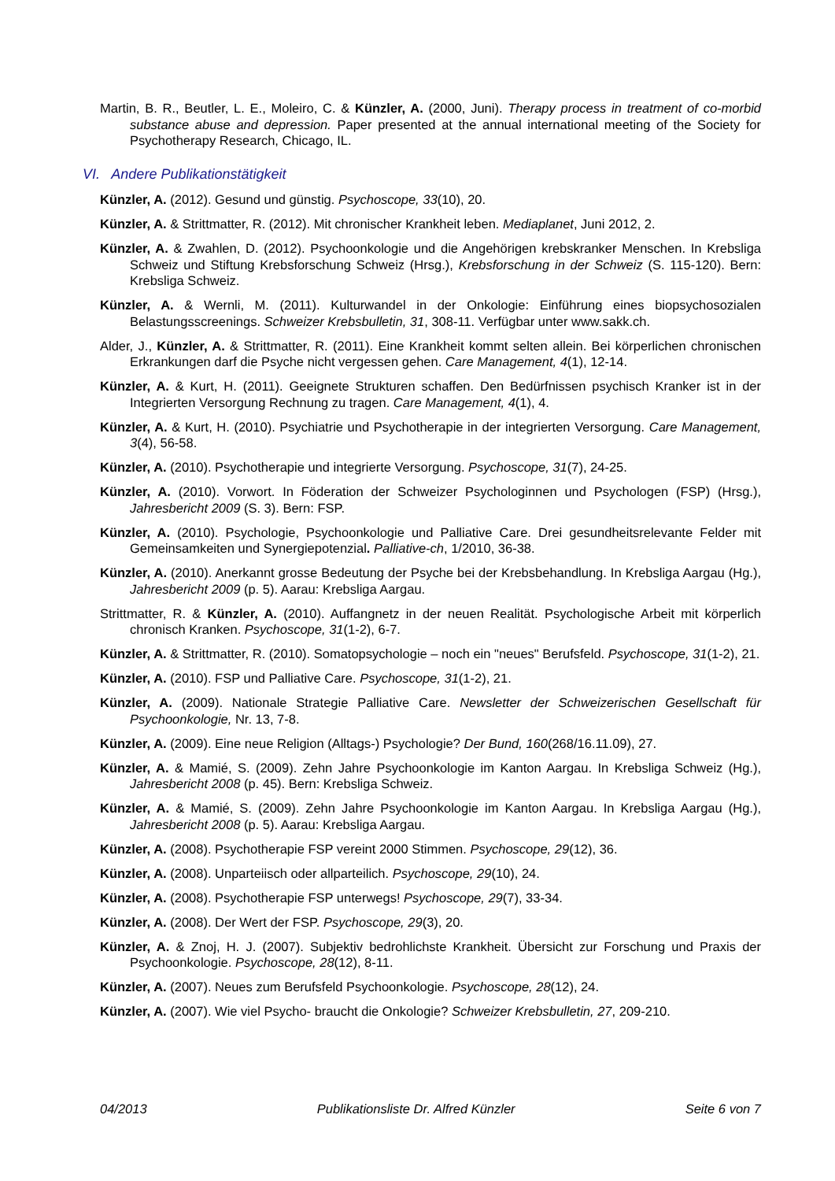Martin, B. R., Beutler, L. E., Moleiro, C. & Künzler, A. (2000, Juni). Therapy process in treatment of co-morbid substance abuse and depression. Paper presented at the annual international meeting of the Society for Psychotherapy Research, Chicago, IL.
VI. Andere Publikationstätigkeit
Künzler, A. (2012). Gesund und günstig. Psychoscope, 33(10), 20.
Künzler, A. & Strittmatter, R. (2012). Mit chronischer Krankheit leben. Mediaplanet, Juni 2012, 2.
Künzler, A. & Zwahlen, D. (2012). Psychoonkologie und die Angehörigen krebskranker Menschen. In Krebsliga Schweiz und Stiftung Krebsforschung Schweiz (Hrsg.), Krebsforschung in der Schweiz (S. 115-120). Bern: Krebsliga Schweiz.
Künzler, A. & Wernli, M. (2011). Kulturwandel in der Onkologie: Einführung eines biopsychosozialen Belastungsscreenings. Schweizer Krebsbulletin, 31, 308-11. Verfügbar unter www.sakk.ch.
Alder, J., Künzler, A. & Strittmatter, R. (2011). Eine Krankheit kommt selten allein. Bei körperlichen chronischen Erkrankungen darf die Psyche nicht vergessen gehen. Care Management, 4(1), 12-14.
Künzler, A. & Kurt, H. (2011). Geeignete Strukturen schaffen. Den Bedürfnissen psychisch Kranker ist in der Integrierten Versorgung Rechnung zu tragen. Care Management, 4(1), 4.
Künzler, A. & Kurt, H. (2010). Psychiatrie und Psychotherapie in der integrierten Versorgung. Care Management, 3(4), 56-58.
Künzler, A. (2010). Psychotherapie und integrierte Versorgung. Psychoscope, 31(7), 24-25.
Künzler, A. (2010). Vorwort. In Föderation der Schweizer Psychologinnen und Psychologen (FSP) (Hrsg.), Jahresbericht 2009 (S. 3). Bern: FSP.
Künzler, A. (2010). Psychologie, Psychoonkologie und Palliative Care. Drei gesundheitsrelevante Felder mit Gemeinsamkeiten und Synergiepotenzial. Palliative-ch, 1/2010, 36-38.
Künzler, A. (2010). Anerkannt grosse Bedeutung der Psyche bei der Krebsbehandlung. In Krebsliga Aargau (Hg.), Jahresbericht 2009 (p. 5). Aarau: Krebsliga Aargau.
Strittmatter, R. & Künzler, A. (2010). Auffangnetz in der neuen Realität. Psychologische Arbeit mit körperlich chronisch Kranken. Psychoscope, 31(1-2), 6-7.
Künzler, A. & Strittmatter, R. (2010). Somatopsychologie – noch ein "neues" Berufsfeld. Psychoscope, 31(1-2), 21.
Künzler, A. (2010). FSP und Palliative Care. Psychoscope, 31(1-2), 21.
Künzler, A. (2009). Nationale Strategie Palliative Care. Newsletter der Schweizerischen Gesellschaft für Psychoonkologie, Nr. 13, 7-8.
Künzler, A. (2009). Eine neue Religion (Alltags-) Psychologie? Der Bund, 160(268/16.11.09), 27.
Künzler, A. & Mamié, S. (2009). Zehn Jahre Psychoonkologie im Kanton Aargau. In Krebsliga Schweiz (Hg.), Jahresbericht 2008 (p. 45). Bern: Krebsliga Schweiz.
Künzler, A. & Mamié, S. (2009). Zehn Jahre Psychoonkologie im Kanton Aargau. In Krebsliga Aargau (Hg.), Jahresbericht 2008 (p. 5). Aarau: Krebsliga Aargau.
Künzler, A. (2008). Psychotherapie FSP vereint 2000 Stimmen. Psychoscope, 29(12), 36.
Künzler, A. (2008). Unparteiisch oder allparteilich. Psychoscope, 29(10), 24.
Künzler, A. (2008). Psychotherapie FSP unterwegs! Psychoscope, 29(7), 33-34.
Künzler, A. (2008). Der Wert der FSP. Psychoscope, 29(3), 20.
Künzler, A. & Znoj, H. J. (2007). Subjektiv bedrohlichste Krankheit. Übersicht zur Forschung und Praxis der Psychoonkologie. Psychoscope, 28(12), 8-11.
Künzler, A. (2007). Neues zum Berufsfeld Psychoonkologie. Psychoscope, 28(12), 24.
Künzler, A. (2007). Wie viel Psycho- braucht die Onkologie? Schweizer Krebsbulletin, 27, 209-210.
04/2013 Publikationsliste Dr. Alfred Künzler Seite 6 von 7